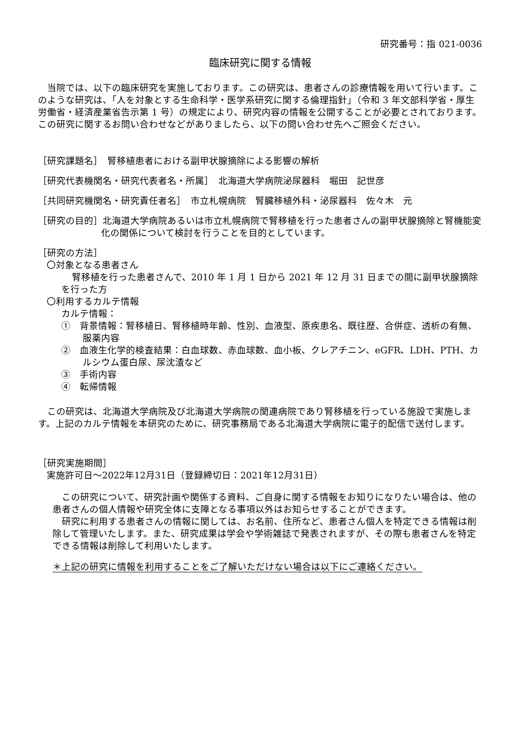研究番号：指 021-0036
臨床研究に関する情報
当院では、以下の臨床研究を実施しております。この研究は、患者さんの診療情報を用いて行います。このような研究は、「人を対象とする生命科学・医学系研究に関する倫理指針」（令和 3 年文部科学省・厚生労働省・経済産業省告示第 1 号）の規定により、研究内容の情報を公開することが必要とされております。この研究に関するお問い合わせなどがありましたら、以下の問い合わせ先へご照会ください。
［研究課題名］　腎移植患者における副甲状腺摘除による影響の解析
［研究代表機関名・研究代表者名・所属］　北海道大学病院泌尿器科　堀田　記世彦
［共同研究機関名・研究責任者名］　市立札幌病院　腎臓移植外科・泌尿器科　佐々木　元
［研究の目的］北海道大学病院あるいは市立札幌病院で腎移植を行った患者さんの副甲状腺摘除と腎機能変化の関係について検討を行うことを目的としています。
［研究の方法］
〇対象となる患者さん
腎移植を行った患者さんで、2010 年 1 月 1 日から 2021 年 12 月 31 日までの間に副甲状腺摘除を行った方
〇利用するカルテ情報
カルテ情報：
①　背景情報：腎移植日、腎移植時年齢、性別、血液型、原疾患名、既往歴、合併症、透析の有無、服薬内容
②　血液生化学的検査結果：白血球数、赤血球数、血小板、クレアチニン、eGFR、LDH、PTH、カルシウム蛋白尿、尿沈渣など
③　手術内容
④　転帰情報
この研究は、北海道大学病院及び北海道大学病院の関連病院であり腎移植を行っている施設で実施します。上記のカルテ情報を本研究のために、研究事務局である北海道大学病院に電子的配信で送付します。
［研究実施期間］
実施許可日～2022年12月31日（登録締切日：2021年12月31日）
この研究について、研究計画や関係する資料、ご自身に関する情報をお知りになりたい場合は、他の患者さんの個人情報や研究全体に支障となる事項以外はお知らせすることができます。
研究に利用する患者さんの情報に関しては、お名前、住所など、患者さん個人を特定できる情報は削除して管理いたします。また、研究成果は学会や学術雑誌で発表されますが、その際も患者さんを特定できる情報は削除して利用いたします。
＊上記の研究に情報を利用することをご了解いただけない場合は以下にご連絡ください。